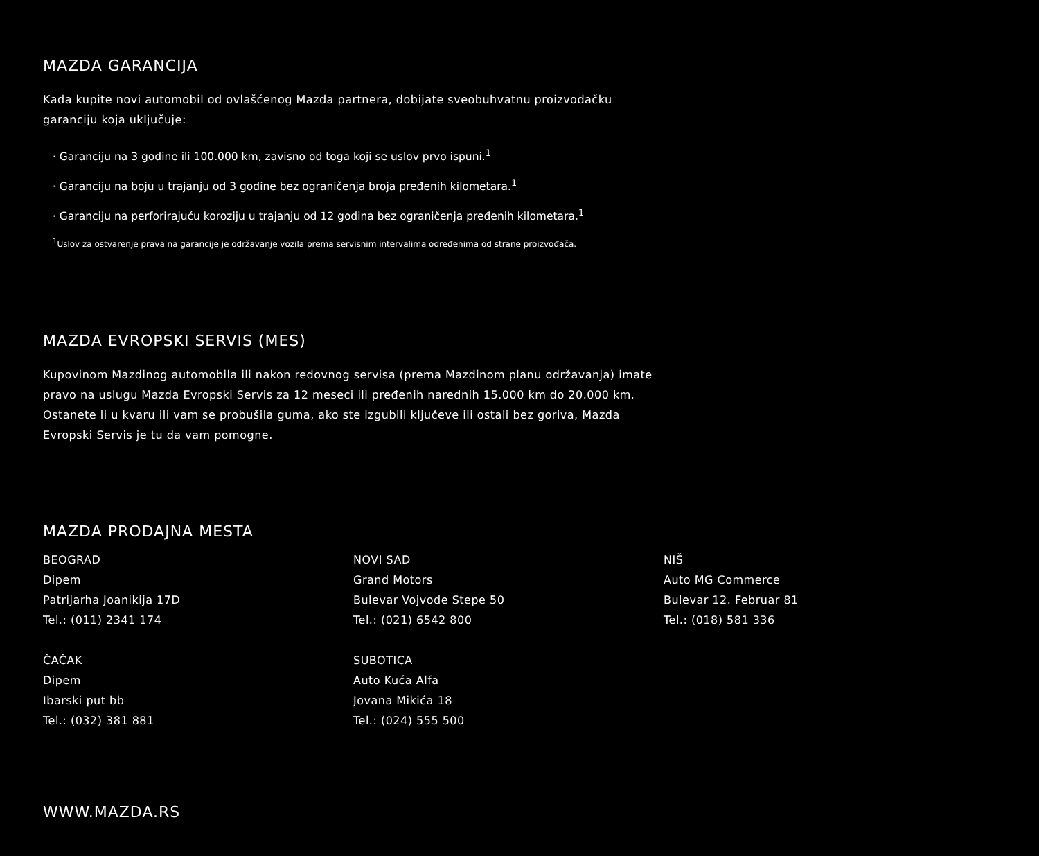MAZDA GARANCIJA
Kada kupite novi automobil od ovlašćenog Mazda partnera, dobijate sveobuhvatnu proizvođačku garanciju koja uključuje:
· Garanciju na 3 godine ili 100.000 km, zavisno od toga koji se uslov prvo ispuni.<sup>1</sup>
· Garanciju na boju u trajanju od 3 godine bez ograničenja broja pređenih kilometara.<sup>1</sup>
· Garanciju na perforirajuću koroziju u trajanju od 12 godina bez ograničenja pređenih kilometara.<sup>1</sup>
<sup>1</sup> Uslov za ostvarenje prava na garancije je održavanje vozila prema servisnim intervalima određenima od strane proizvođača.
MAZDA EVROPSKI SERVIS (MES)
Kupovinom Mazdinog automobila ili nakon redovnog servisa (prema Mazdinom planu održavanja) imate pravo na uslugu Mazda Evropski Servis za 12 meseci ili pređenih narednih 15.000 km do 20.000 km. Ostanete li u kvaru ili vam se probušila guma, ako ste izgubili ključeve ili ostali bez goriva, Mazda Evropski Servis je tu da vam pomogne.
MAZDA PRODAJNA MESTA
BEOGRAD
Dipem
Patrijarha Joanikija 17D
Tel.: (011) 2341 174
NOVI SAD
Grand Motors
Bulevar Vojvode Stepe 50
Tel.: (021) 6542 800
NIŠ
Auto MG Commerce
Bulevar 12. Februar 81
Tel.: (018) 581 336
ČAČAK
Dipem
Ibarski put bb
Tel.: (032) 381 881
SUBOTICA
Auto Kuća Alfa
Jovana Mikića 18
Tel.: (024) 555 500
WWW.MAZDA.RS